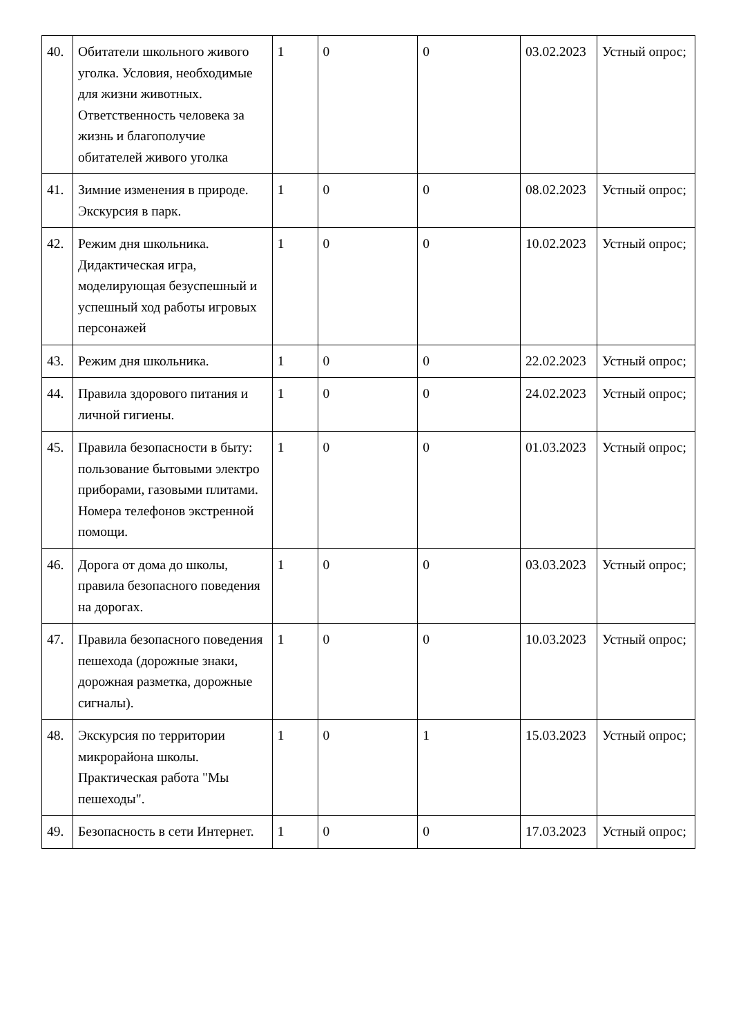| 40. | Обитатели школьного живого уголка. Условия, необходимые для жизни животных. Ответственность человека за жизнь и благополучие обитателей живого уголка | 1 | 0 | 0 | 03.02.2023 | Устный опрос; |
| 41. | Зимние изменения в природе. Экскурсия в парк. | 1 | 0 | 0 | 08.02.2023 | Устный опрос; |
| 42. | Режим дня школьника. Дидактическая игра, моделирующая безуспешный и успешный ход работы игровых персонажей | 1 | 0 | 0 | 10.02.2023 | Устный опрос; |
| 43. | Режим дня школьника. | 1 | 0 | 0 | 22.02.2023 | Устный опрос; |
| 44. | Правила здорового питания и личной гигиены. | 1 | 0 | 0 | 24.02.2023 | Устный опрос; |
| 45. | Правила безопасности в быту: пользование бытовыми электро приборами, газовыми плитами. Номера телефонов экстренной помощи. | 1 | 0 | 0 | 01.03.2023 | Устный опрос; |
| 46. | Дорога от дома до школы, правила безопасного поведения на дорогах. | 1 | 0 | 0 | 03.03.2023 | Устный опрос; |
| 47. | Правила безопасного поведения пешехода (дорожные знаки, дорожная разметка, дорожные сигналы). | 1 | 0 | 0 | 10.03.2023 | Устный опрос; |
| 48. | Экскурсия по территории микрорайона школы. Практическая работа "Мы пешеходы". | 1 | 0 | 1 | 15.03.2023 | Устный опрос; |
| 49. | Безопасность в сети Интернет. | 1 | 0 | 0 | 17.03.2023 | Устный опрос; |